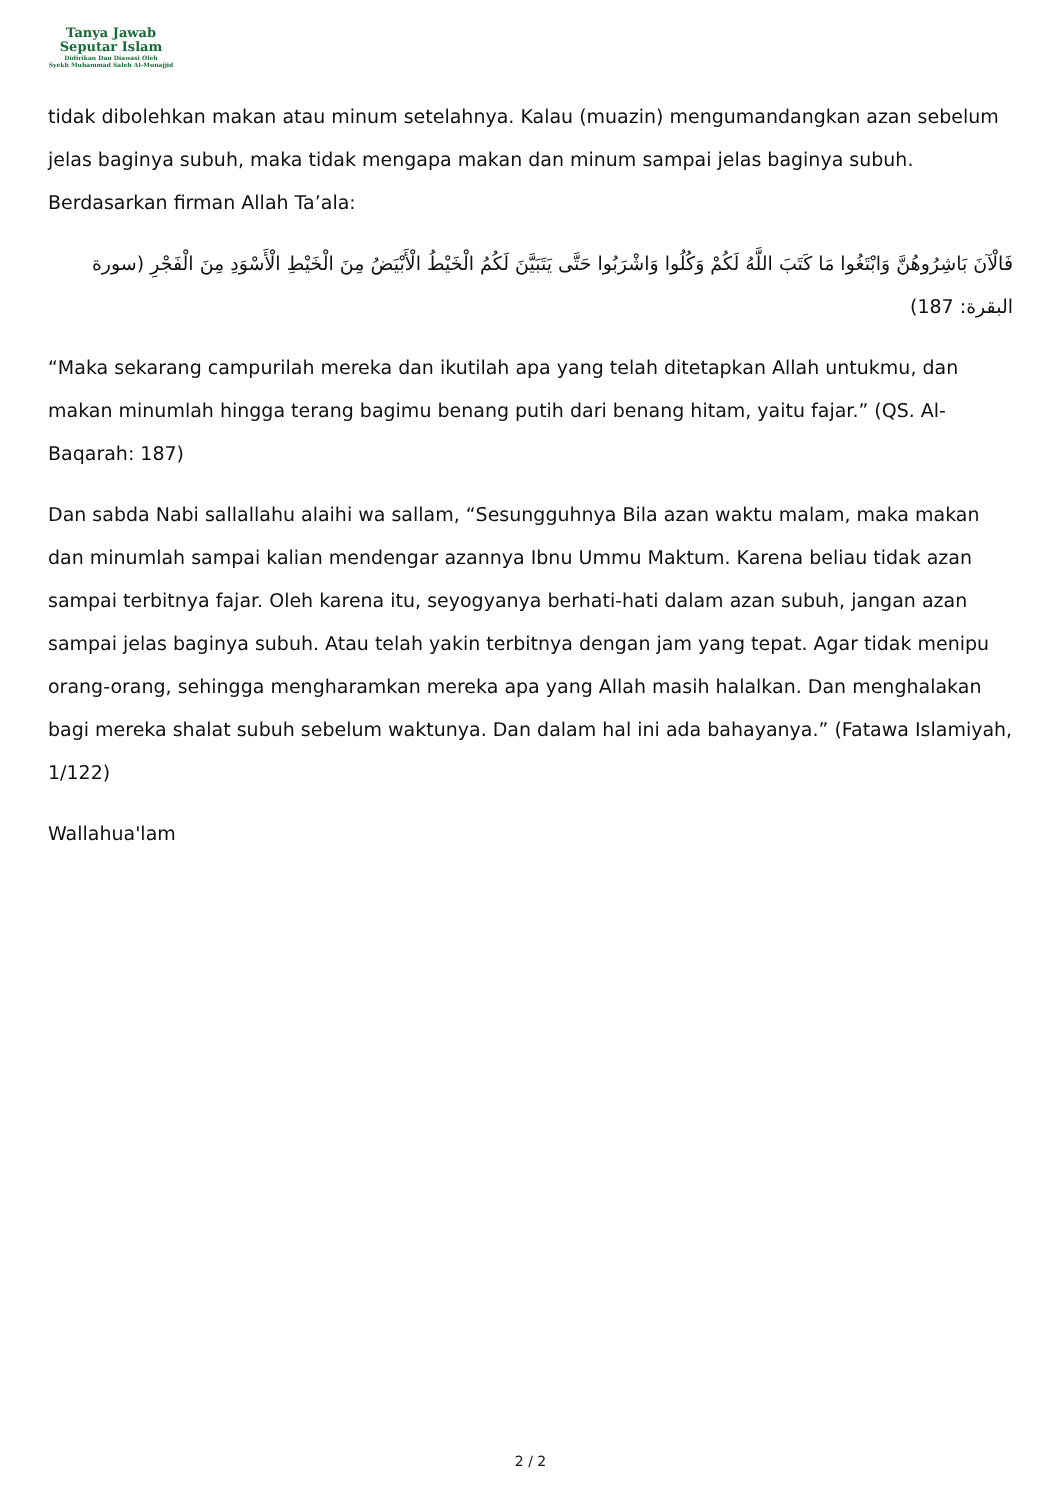Tanya Jawab
Seputar Islam
Didirikan Dan Diawasi Oleh
Syekh Muhammad Saleh Al-Munajjid
tidak dibolehkan makan atau minum setelahnya. Kalau (muazin) mengumandangkan azan sebelum jelas baginya subuh, maka tidak mengapa makan dan minum sampai jelas baginya subuh. Berdasarkan firman Allah Ta’ala:
فَالْآنَ بَاشِرُوهُنَّ وَابْتَغُوا مَا كَتَبَ اللَّهُ لَكُمْ وَكُلُوا وَاشْرَبُوا حَتَّى يَتَبَيَّنَ لَكُمُ الْخَيْطُ الْأَبْيَضُ مِنَ الْخَيْطِ الْأَسْوَدِ مِنَ الْفَجْرِ (سورة البقرة: 187)
“Maka sekarang campurilah mereka dan ikutilah apa yang telah ditetapkan Allah untukmu, dan makan minumlah hingga terang bagimu benang putih dari benang hitam, yaitu fajar.” (QS. Al-Baqarah: 187)
Dan sabda Nabi sallallahu alaihi wa sallam, “Sesungguhnya Bila azan waktu malam, maka makan dan minumlah sampai kalian mendengar azannya Ibnu Ummu Maktum. Karena beliau tidak azan sampai terbitnya fajar. Oleh karena itu, seyogyanya berhati-hati dalam azan subuh, jangan azan sampai jelas baginya subuh. Atau telah yakin terbitnya dengan jam yang tepat. Agar tidak menipu orang-orang, sehingga mengharamkan mereka apa yang Allah masih halalkan. Dan menghalakan bagi mereka shalat subuh sebelum waktunya. Dan dalam hal ini ada bahayanya.” (Fatawa Islamiyah, 1/122)
Wallahua'lam
2 / 2